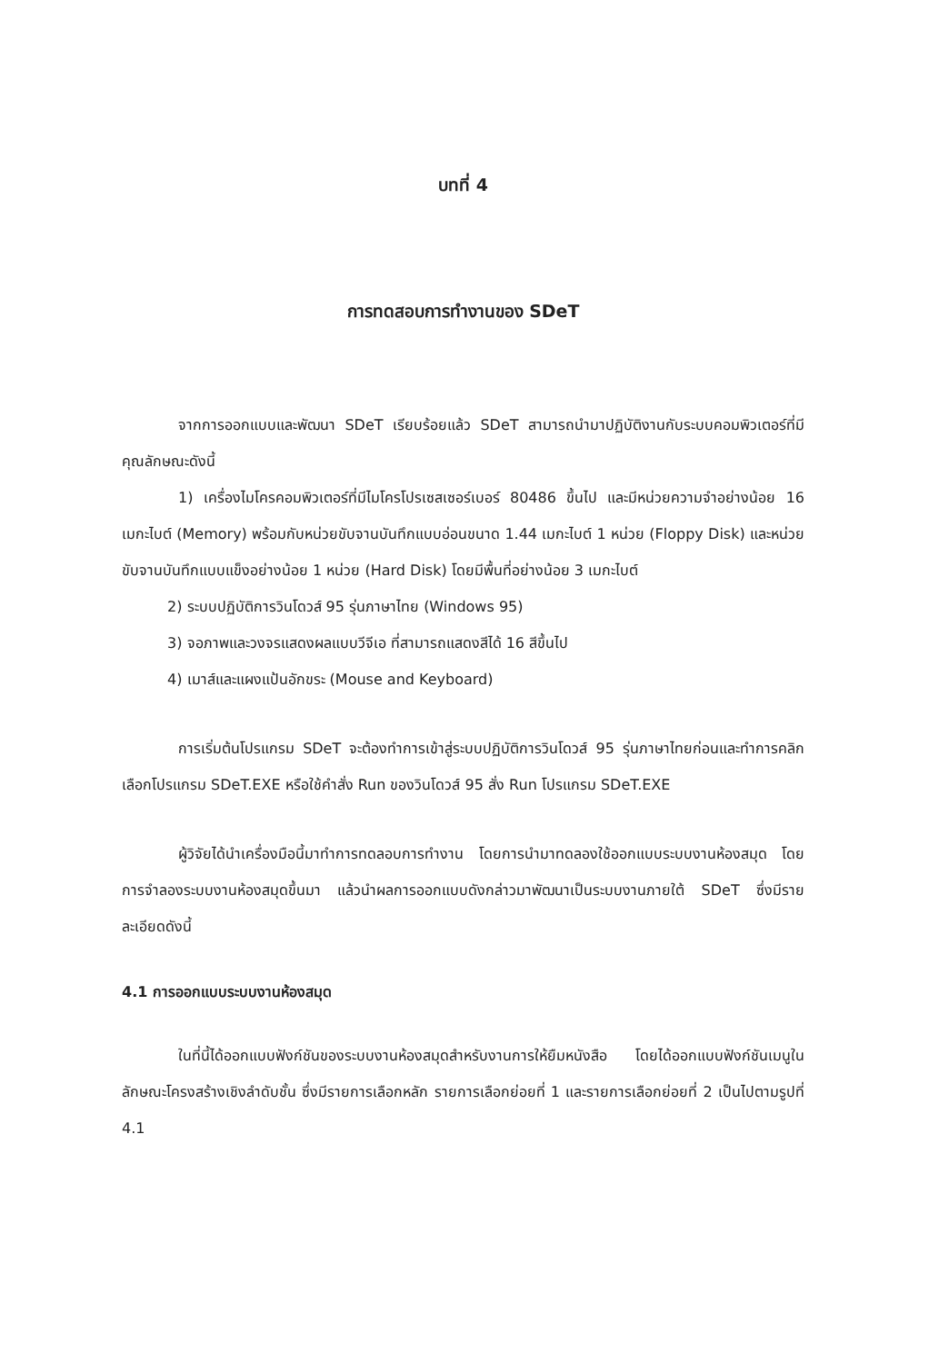บทที่ 4
การทดสอบการทำงานของ SDeT
จากการออกแบบและพัฒนา SDeT เรียบร้อยแล้ว SDeT สามารถนำมาปฏิบัติงานกับระบบคอมพิวเตอร์ที่มีคุณลักษณะดังนี้
1) เครื่องไมโครคอมพิวเตอร์ที่มีไมโครโปรเซสเซอร์เบอร์ 80486 ขึ้นไป และมีหน่วยความจำอย่างน้อย 16 เมกะไบต์ (Memory) พร้อมกับหน่วยขับจานบันทึกแบบอ่อนขนาด 1.44 เมกะไบต์ 1 หน่วย (Floppy Disk) และหน่วยขับจานบันทึกแบบแข็งอย่างน้อย 1 หน่วย (Hard Disk) โดยมีพื้นที่อย่างน้อย 3 เมกะไบต์
2) ระบบปฏิบัติการวินโดวส์ 95 รุ่นภาษาไทย (Windows 95)
3) จอภาพและวงจรแสดงผลแบบวีจีเอ ที่สามารถแสดงสีได้ 16 สีขึ้นไป
4) เมาส์และแผงแป้นอักขระ (Mouse and Keyboard)
การเริ่มต้นโปรแกรม SDeT จะต้องทำการเข้าสู่ระบบปฏิบัติการวินโดวส์ 95 รุ่นภาษาไทยก่อนและทำการคลิกเลือกโปรแกรม SDeT.EXE หรือใช้คำสั่ง Run ของวินโดวส์ 95 สั่ง Run โปรแกรม SDeT.EXE
ผู้วิจัยได้นำเครื่องมือนี้มาทำการทดลอบการทำงาน โดยการนำมาทดลองใช้ออกแบบระบบงานห้องสมุด โดยการจำลองระบบงานห้องสมุดขึ้นมา แล้วนำผลการออกแบบดังกล่าวมาพัฒนาเป็นระบบงานภายใต้ SDeT ซึ่งมีรายละเอียดดังนี้
4.1 การออกแบบระบบงานห้องสมุด
ในที่นี้ได้ออกแบบฟังก์ชันของระบบงานห้องสมุดสำหรับงานการให้ยืมหนังสือ โดยได้ออกแบบฟังก์ชันเมนูในลักษณะโครงสร้างเชิงลำดับชั้น ซึ่งมีรายการเลือกหลัก รายการเลือกย่อยที่ 1 และรายการเลือกย่อยที่ 2 เป็นไปตามรูปที่ 4.1